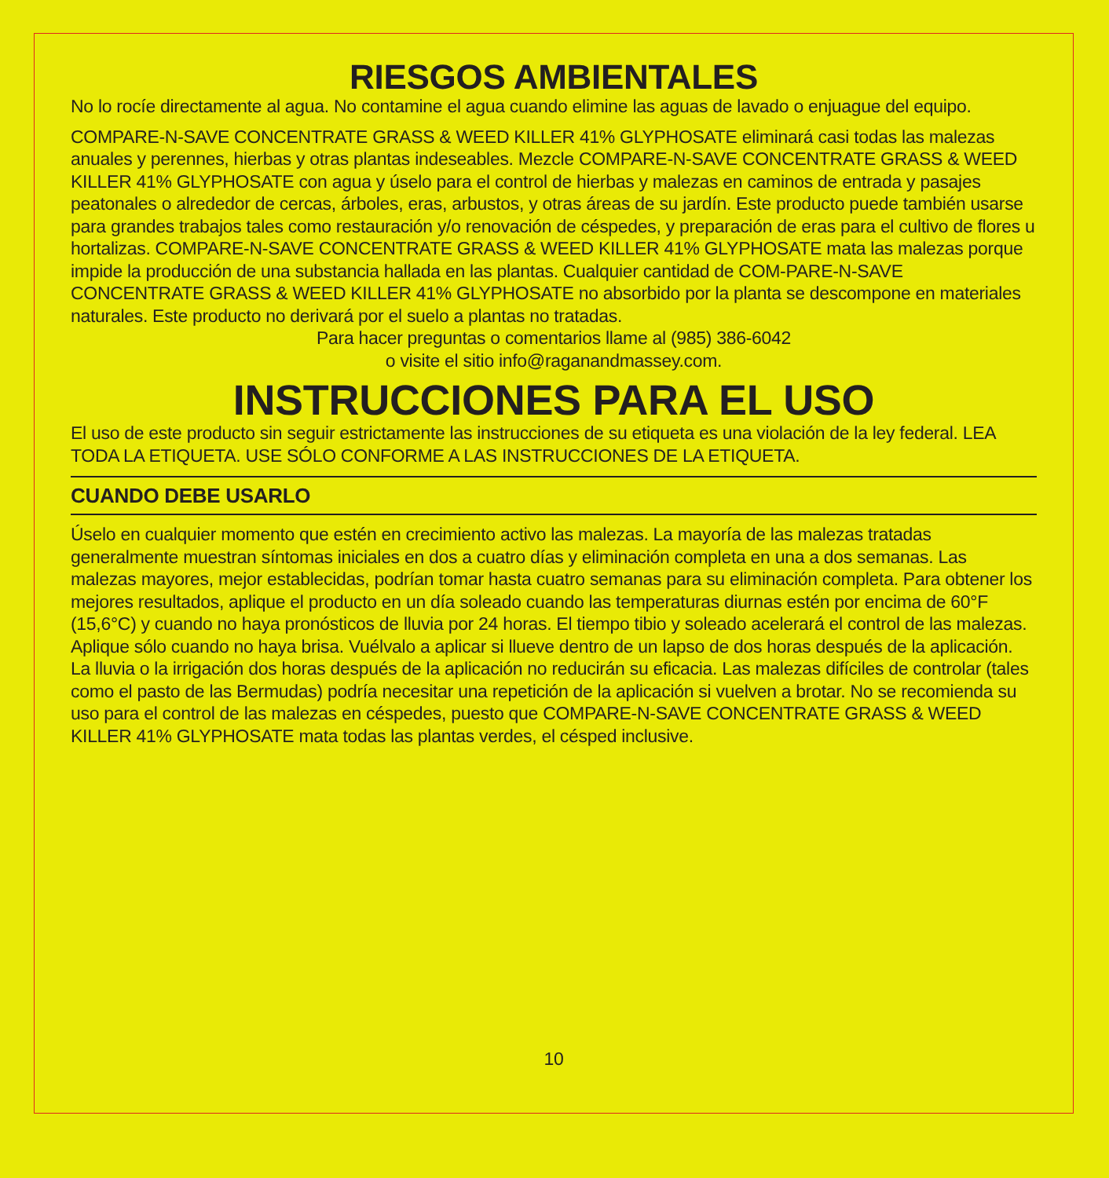RIESGOS AMBIENTALES
No lo rocíe directamente al agua. No contamine el agua cuando elimine las aguas de lavado o enjuague del equipo.
COMPARE-N-SAVE CONCENTRATE GRASS & WEED KILLER 41% GLYPHOSATE eliminará casi todas las malezas anuales y perennes, hierbas y otras plantas indeseables. Mezcle COMPARE-N-SAVE CONCENTRATE GRASS & WEED KILLER 41% GLYPHOSATE con agua y úselo para el control de hierbas y malezas en caminos de entrada y pasajes peatonales o alrededor de cercas, árboles, eras, arbustos, y otras áreas de su jardín. Este producto puede también usarse para grandes trabajos tales como restauración y/o renovación de céspedes, y preparación de eras para el cultivo de flores u hortalizas. COMPARE-N-SAVE CONCENTRATE GRASS & WEED KILLER 41% GLYPHOSATE mata las malezas porque impide la producción de una substancia hallada en las plantas. Cualquier cantidad de COM-PARE-N-SAVE CONCENTRATE GRASS & WEED KILLER 41% GLYPHOSATE no absorbido por la planta se descompone en materiales naturales. Este producto no derivará por el suelo a plantas no tratadas.
Para hacer preguntas o comentarios llame al (985) 386-6042
o visite el sitio info@raganandmassey.com.
INSTRUCCIONES PARA EL USO
El uso de este producto sin seguir estrictamente las instrucciones de su etiqueta es una violación de la ley federal. LEA TODA LA ETIQUETA. USE SÓLO CONFORME A LAS INSTRUCCIONES DE LA ETIQUETA.
CUANDO DEBE USARLO
Úselo en cualquier momento que estén en crecimiento activo las malezas. La mayoría de las malezas tratadas generalmente muestran síntomas iniciales en dos a cuatro días y eliminación completa en una a dos semanas. Las malezas mayores, mejor establecidas, podrían tomar hasta cuatro semanas para su eliminación completa. Para obtener los mejores resultados, aplique el producto en un día soleado cuando las temperaturas diurnas estén por encima de 60°F (15,6°C) y cuando no haya pronósticos de lluvia por 24 horas. El tiempo tibio y soleado acelerará el control de las malezas. Aplique sólo cuando no haya brisa. Vuélvalo a aplicar si llueve dentro de un lapso de dos horas después de la aplicación. La lluvia o la irrigación dos horas después de la aplicación no reducirán su eficacia. Las malezas difíciles de controlar (tales como el pasto de las Bermudas) podría necesitar una repetición de la aplicación si vuelven a brotar. No se recomienda su uso para el control de las malezas en céspedes, puesto que COMPARE-N-SAVE CONCENTRATE GRASS & WEED KILLER 41% GLYPHOSATE mata todas las plantas verdes, el césped inclusive.
10